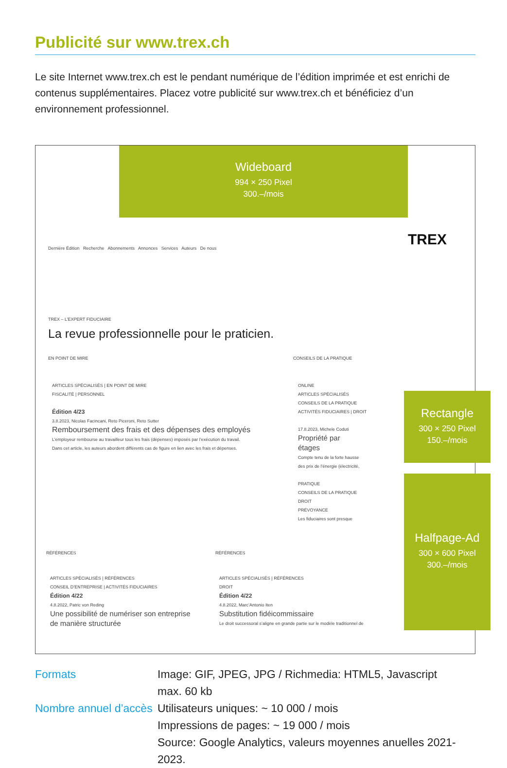Publicité sur www.trex.ch
Le site Internet www.trex.ch est le pendant numérique de l’édition imprimée et est enrichi de contenus supplémentaires. Placez votre publicité sur www.trex.ch et bénéficiez d’un environnement professionnel.
Wideboard
994 × 250 Pixel
300.–/mois
Dernière Édition Recherche Abonnements Annonces Services Auteurs De nous
TREX
TREX – L’EXPERT FIDUCIAIRE
La revue professionnelle pour le praticien.
EN POINT DE MIRE CONSEILS DE LA PRATIQUE
ARTICLES SPÉCIALISÉS | EN POINT DE MIRE
FISCALITÉ | PERSONNEL
Édition 4/23
3.8.2023, Nicolas Facincani, Reto Piceroni, Reto Sutter
Remboursement des frais et des dépenses des employés
L’employeur rembourse au travailleur tous les frais (dépenses) imposés par l’exécution du travail.
Dans cet article, les auteurs abordent différents cas de figure en lien avec les frais et dépenses.
ONLINE
ARTICLES SPÉCIALISÉS
CONSEILS DE LA PRATIQUE
ACTIVITÉS FIDUCIAIRES | DROIT
17.8.2023, Michele Coduti
Propriété par
étages
Compte tenu de la forte hausse
des prix de l’énergie (électricité,
PRATIQUE
CONSEILS DE LA PRATIQUE
DROIT
PRÉVOYANCE
Les fiduciaires sont presque
RÉFÉRENCES RÉFÉRENCES
ARTICLES SPÉCIALISÉS | RÉFÉRENCES
CONSEIL D’ENTREPRISE | ACTIVITÉS FIDUCIAIRES
Édition 4/22
4.8.2022, Patric von Reding
Une possibilité de numériser son entreprise
de manière structurée
ARTICLES SPÉCIALISÉS | RÉFÉRENCES
DROIT
Édition 4/22
4.8.2022, Marc’Antonio Iten
Substitution fidéicommissaire
Le droit successoral s’aligne en grande partie sur le modèle traditionnel de
Rectangle
300 × 250 Pixel
150.–/mois
Halfpage-Ad
300 × 600 Pixel
300.–/mois
Formats
Image: GIF, JPEG, JPG / Richmedia: HTML5, Javascript
max. 60 kb
Nombre annuel d’accès
Utilisateurs uniques: ~ 10 000 / mois
Impressions de pages: ~ 19 000 / mois
Source: Google Analytics, valeurs moyennes anuelles 2021-2023.